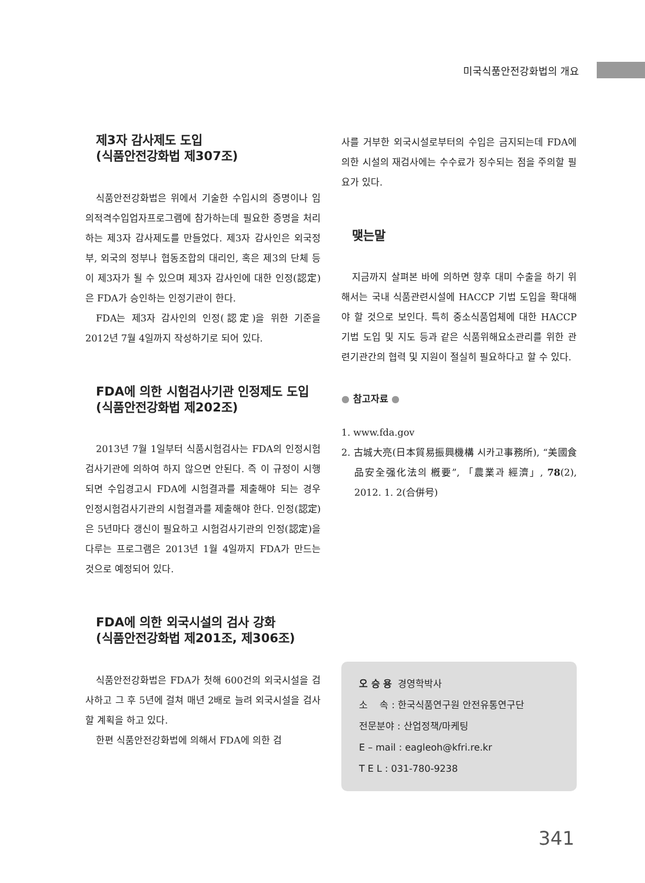미국식품안전강화법의 개요
제3자 감사제도 도입
(식품안전강화법 제307조)
식품안전강화법은 위에서 기술한 수입시의 증명이나 임의적격수입업자프로그램에 참가하는데 필요한 증명을 처리하는 제3자 감사제도를 만들었다. 제3자 감사인은 외국정부, 외국의 정부나 협동조합의 대리인, 혹은 제3의 단체 등이 제3자가 될 수 있으며 제3자 감사인에 대한 인정(認定)은 FDA가 승인하는 인정기관이 한다.
FDA는 제3자 감사인의 인정(認定)을 위한 기준을 2012년 7월 4일까지 작성하기로 되어 있다.
FDA에 의한 시험검사기관 인정제도 도입
(식품안전강화법 제202조)
2013년 7월 1일부터 식품시험검사는 FDA의 인정시험검사기관에 의하여 하지 않으면 안된다. 즉 이 규정이 시행되면 수입경고시 FDA에 시험결과를 제출해야 되는 경우 인정시험검사기관의 시험결과를 제출해야 한다. 인정(認定)은 5년마다 갱신이 필요하고 시험검사기관의 인정(認定)을 다루는 프로그램은 2013년 1월 4일까지 FDA가 만드는 것으로 예정되어 있다.
FDA에 의한 외국시설의 검사 강화
(식품안전강화법 제201조, 제306조)
식품안전강화법은 FDA가 첫해 600건의 외국시설을 검사하고 그 후 5년에 걸쳐 매년 2배로 늘려 외국시설을 검사할 계획을 하고 있다.
한편 식품안전강화법에 의해서 FDA에 의한 검
사를 거부한 외국시설로부터의 수입은 금지되는데 FDA에 의한 시설의 재검사에는 수수료가 징수되는 점을 주의할 필요가 있다.
맺는말
지금까지 살펴본 바에 의하면 향후 대미 수출을 하기 위해서는 국내 식품관련시설에 HACCP 기법 도입을 확대해야 할 것으로 보인다. 특히 중소식품업체에 대한 HACCP기법 도입 및 지도 등과 같은 식품위해요소관리를 위한 관련기관간의 협력 및 지원이 절실히 필요하다고 할 수 있다.
● 참고자료 ●
1. www.fda.gov
2. 古城大亮(日本貿易振興機構 시카고事務所), “美國食品安全强化法의 槪要”, 「農業과 經濟」, 78(2), 2012. 1. 2(合併号)
오 승 용 경영학박사
소 속 : 한국식품연구원 안전유통연구단
전문분야 : 산업정책/마케팅
E – mail : eagleoh@kfri.re.kr
T E L : 031-780-9238
341